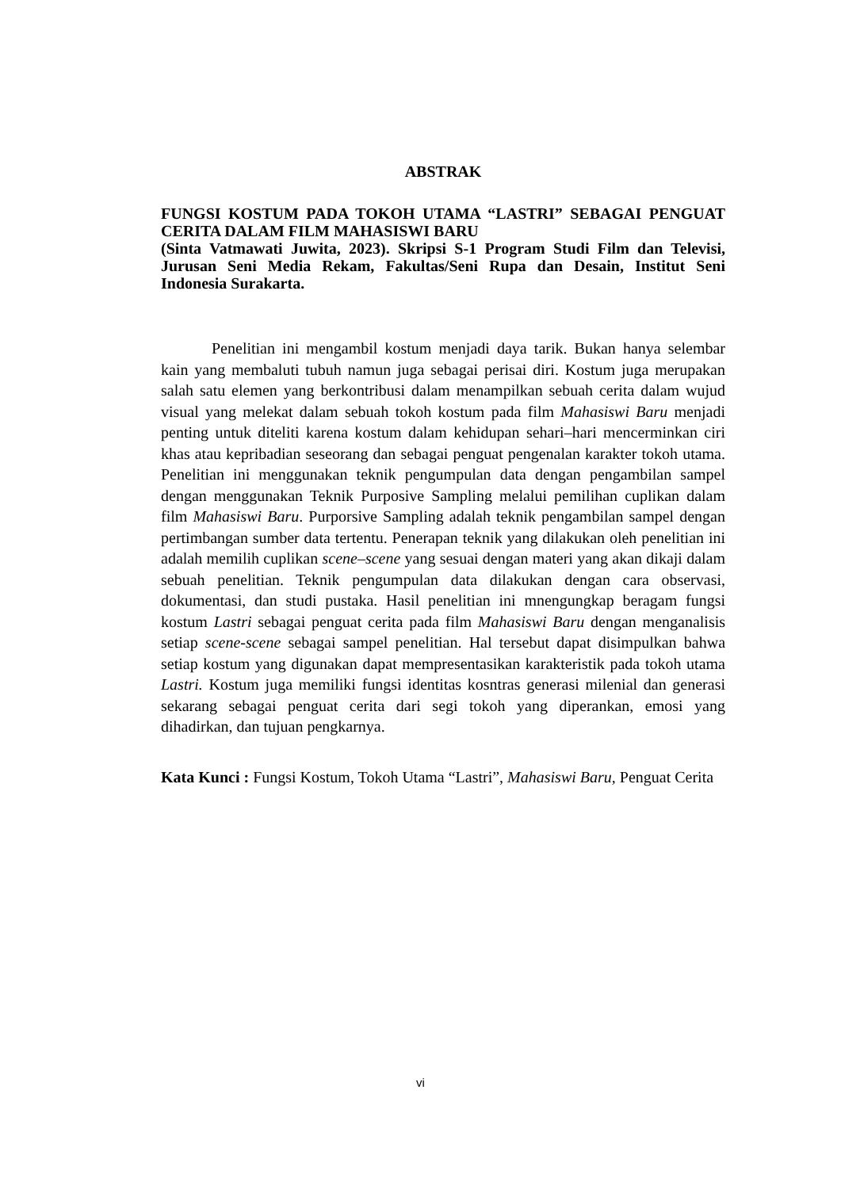ABSTRAK
FUNGSI KOSTUM PADA TOKOH UTAMA “LASTRI” SEBAGAI PENGUAT CERITA DALAM FILM MAHASISWI BARU
(Sinta Vatmawati Juwita, 2023). Skripsi S-1 Program Studi Film dan Televisi, Jurusan Seni Media Rekam, Fakultas/Seni Rupa dan Desain, Institut Seni Indonesia Surakarta.
Penelitian ini mengambil kostum menjadi daya tarik. Bukan hanya selembar kain yang membaluti tubuh namun juga sebagai perisai diri. Kostum juga merupakan salah satu elemen yang berkontribusi dalam menampilkan sebuah cerita dalam wujud visual yang melekat dalam sebuah tokoh kostum pada film Mahasiswi Baru menjadi penting untuk diteliti karena kostum dalam kehidupan sehari–hari mencerminkan ciri khas atau kepribadian seseorang dan sebagai penguat pengenalan karakter tokoh utama. Penelitian ini menggunakan teknik pengumpulan data dengan pengambilan sampel dengan menggunakan Teknik Purposive Sampling melalui pemilihan cuplikan dalam film Mahasiswi Baru. Purporsive Sampling adalah teknik pengambilan sampel dengan pertimbangan sumber data tertentu. Penerapan teknik yang dilakukan oleh penelitian ini adalah memilih cuplikan scene–scene yang sesuai dengan materi yang akan dikaji dalam sebuah penelitian. Teknik pengumpulan data dilakukan dengan cara observasi, dokumentasi, dan studi pustaka. Hasil penelitian ini mnengungkap beragam fungsi kostum Lastri sebagai penguat cerita pada film Mahasiswi Baru dengan menganalisis setiap scene-scene sebagai sampel penelitian. Hal tersebut dapat disimpulkan bahwa setiap kostum yang digunakan dapat mempresentasikan karakteristik pada tokoh utama Lastri. Kostum juga memiliki fungsi identitas kosntras generasi milenial dan generasi sekarang sebagai penguat cerita dari segi tokoh yang diperankan, emosi yang dihadirkan, dan tujuan pengkarnya.
Kata Kunci : Fungsi Kostum, Tokoh Utama “Lastri”, Mahasiswi Baru, Penguat Cerita
vi